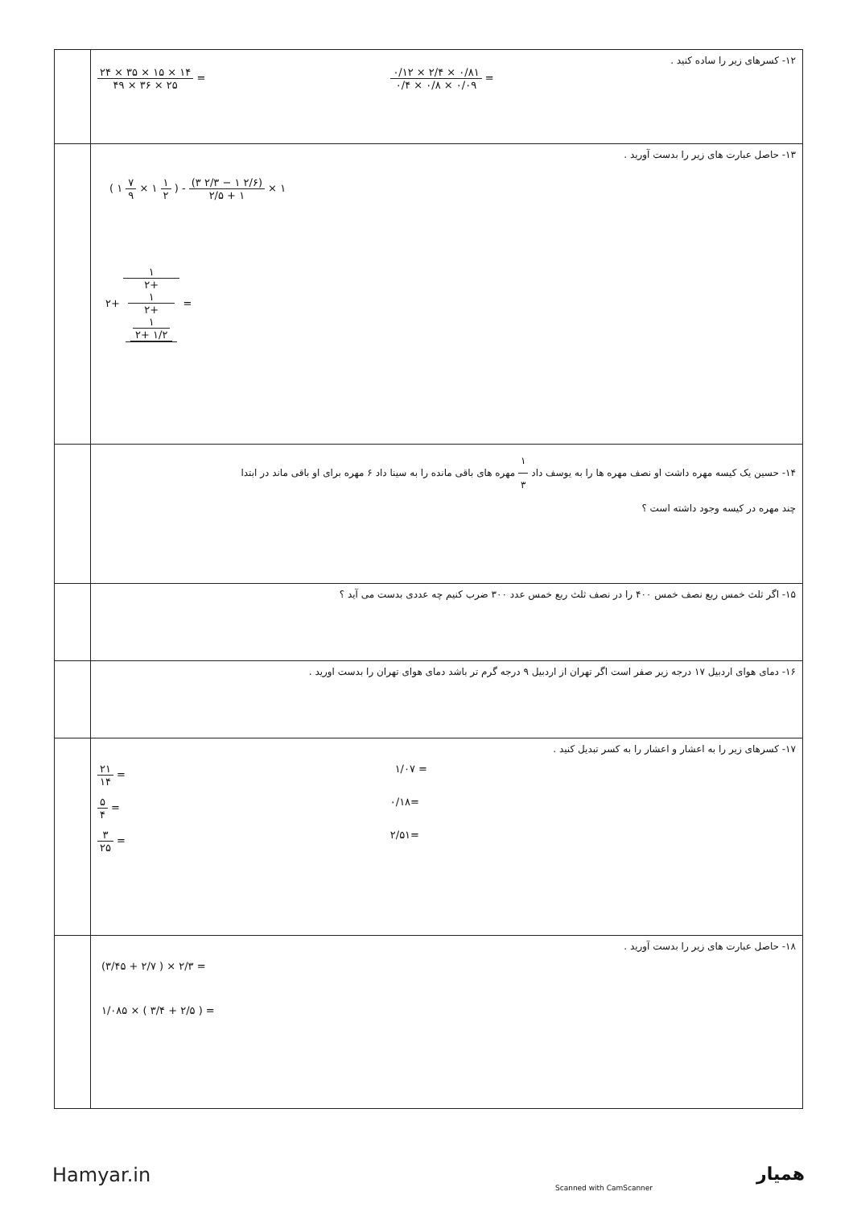| | ۱۲- کسرهای زیر را ساده کنید . ۲۴ × ۳۵ × ۱۵ × ۱۴ ۴۹ × ۳۶ × ۲۵ = ۰/۱۲ × ۲/۴ × ۰/۸۱ ۰/۴ × ۰/۸ × ۰/۰۹ = |
| | ۱۳- حاصل عبارت های زیر را بدست آورید . ( ۱ ۷ ۹ × ۱ ۱ ۲ ) - (۳ ۲/۳ − ۱ ۲/۶) ۲/۵ + ۱ × ۱ ۲+ ۱ ۲+ ۱ ۲+ ۱ ۲+ ۱/۲ = |
| | ۱۴- حسین یک کیسه مهره داشت او نصف مهره ها را به یوسف داد ۱ ۳ مهره های باقی مانده را به سینا داد ۶ مهره برای او باقی ماند در ابتدا چند مهره در کیسه وجود داشته است ؟ |
| | ۱۵- اگر ثلث خمس ربع نصف خمس ۴۰۰ را در نصف ثلث ربع خمس عدد ۳۰۰ ضرب کنیم چه عددی بدست می آید ؟ |
| | ۱۶- دمای هوای اردبیل ۱۷ درجه زیر صفر است اگر تهران از اردبیل ۹ درجه گرم تر باشد دمای هوای تهران را بدست اورید . |
| | ۱۷- کسرهای زیر را به اعشار و اعشار را به کسر تبدیل کنید . ۲۱ ۱۴ = ۱/۰۷ = ۵ ۴ = ۰/۱۸= ۳ ۲۵ = ۲/۵۱= |
| | ۱۸- حاصل عبارت های زیر را بدست آورید . (۳/۴۵ + ۲/۷ ) × ۲/۳ = ۱/۰۸۵ × ( ۳/۴ + ۲/۵ ) = |
Hamyar.in
Scanned with CamScanner
همیار